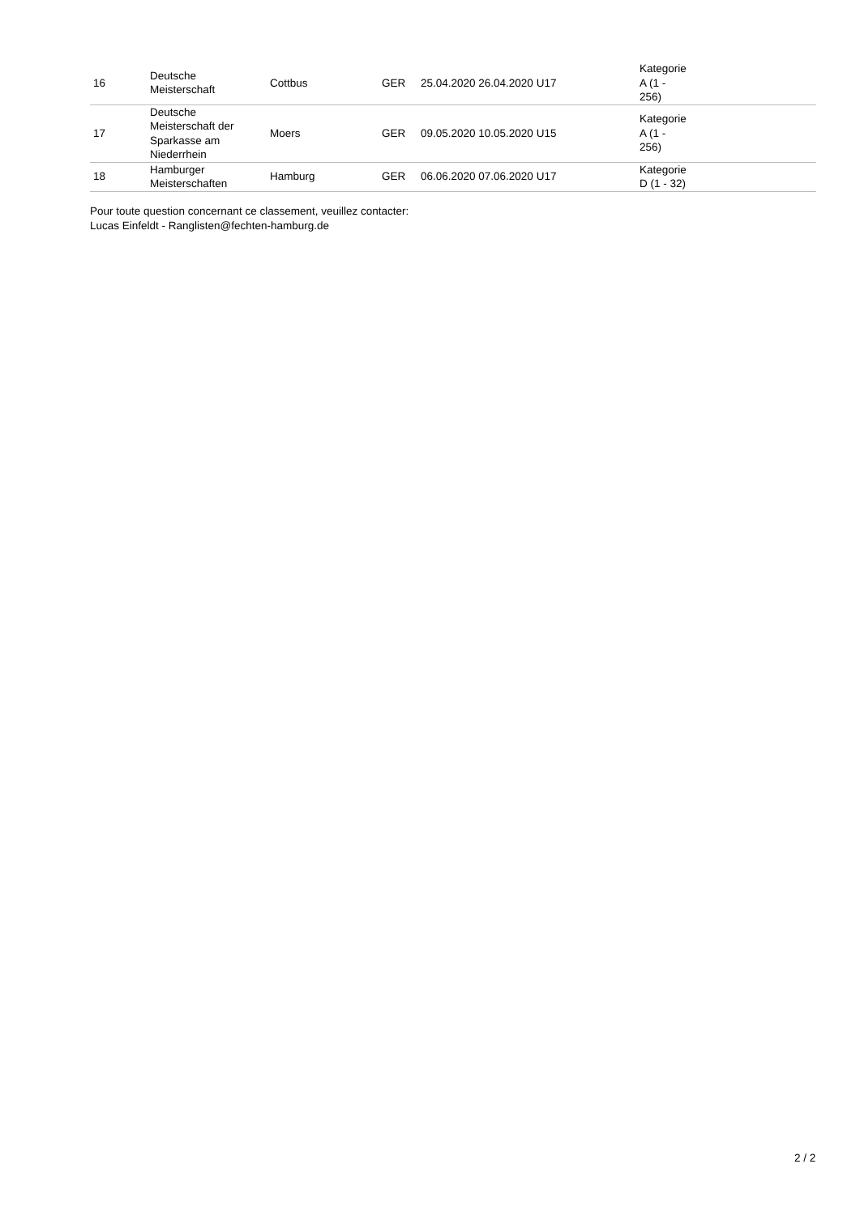| 16 | Deutsche Meisterschaft | Cottbus | GER | 25.04.2020 26.04.2020 U17 | Kategorie A (1 - 256) | |
| 17 | Deutsche Meisterschaft der Sparkasse am Niederrhein | Moers | GER | 09.05.2020 10.05.2020 U15 | Kategorie A (1 - 256) | |
| 18 | Hamburger Meisterschaften | Hamburg | GER | 06.06.2020 07.06.2020 U17 | Kategorie D (1 - 32) | |
Pour toute question concernant ce classement, veuillez contacter:
Lucas Einfeldt - Ranglisten@fechten-hamburg.de
2 / 2